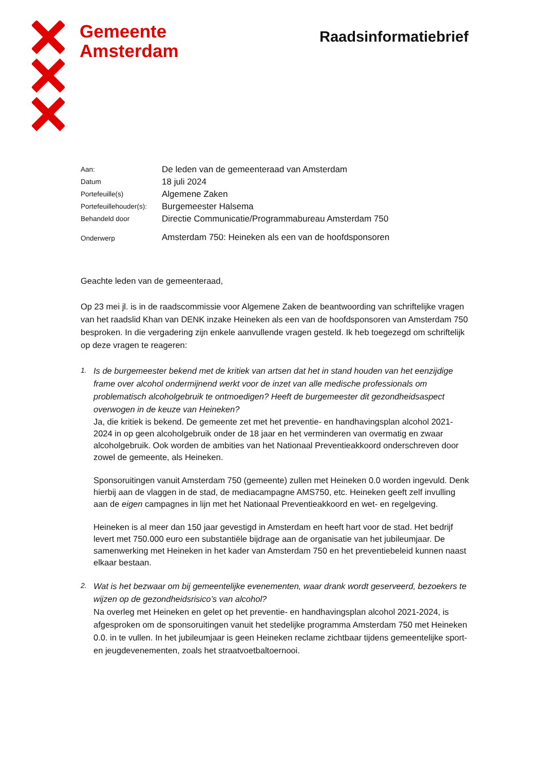Gemeente
Amsterdam
Raadsinformatiebrief
| Aan: | De leden van de gemeenteraad van Amsterdam |
| Datum | 18 juli 2024 |
| Portefeuille(s) | Algemene Zaken |
| Portefeuillehouder(s): | Burgemeester Halsema |
| Behandeld door | Directie Communicatie/Programmabureau Amsterdam 750 |
| Onderwerp | Amsterdam 750: Heineken als een van de hoofdsponsoren |
Geachte leden van de gemeenteraad,
Op 23 mei jl. is in de raadscommissie voor Algemene Zaken de beantwoording van schriftelijke vragen van het raadslid Khan van DENK inzake Heineken als een van de hoofdsponsoren van Amsterdam 750 besproken. In die vergadering zijn enkele aanvullende vragen gesteld. Ik heb toegezegd om schriftelijk op deze vragen te reageren:
1.
Is de burgemeester bekend met de kritiek van artsen dat het in stand houden van het eenzijdige frame over alcohol ondermijnend werkt voor de inzet van alle medische professionals om problematisch alcoholgebruik te ontmoedigen? Heeft de burgemeester dit gezondheidsaspect overwogen in de keuze van Heineken?
Ja, die kritiek is bekend. De gemeente zet met het preventie- en handhavingsplan alcohol 2021-2024 in op geen alcoholgebruik onder de 18 jaar en het verminderen van overmatig en zwaar alcoholgebruik. Ook worden de ambities van het Nationaal Preventieakkoord onderschreven door zowel de gemeente, als Heineken.
Sponsoruitingen vanuit Amsterdam 750 (gemeente) zullen met Heineken 0.0 worden ingevuld. Denk hierbij aan de vlaggen in de stad, de mediacampagne AMS750, etc. Heineken geeft zelf invulling aan de eigen campagnes in lijn met het Nationaal Preventieakkoord en wet- en regelgeving.
Heineken is al meer dan 150 jaar gevestigd in Amsterdam en heeft hart voor de stad. Het bedrijf levert met 750.000 euro een substantiële bijdrage aan de organisatie van het jubileumjaar. De samenwerking met Heineken in het kader van Amsterdam 750 en het preventiebeleid kunnen naast elkaar bestaan.
2.
Wat is het bezwaar om bij gemeentelijke evenementen, waar drank wordt geserveerd, bezoekers te wijzen op de gezondheidsrisico’s van alcohol?
Na overleg met Heineken en gelet op het preventie- en handhavingsplan alcohol 2021-2024, is afgesproken om de sponsoruitingen vanuit het stedelijke programma Amsterdam 750 met Heineken 0.0. in te vullen. In het jubileumjaar is geen Heineken reclame zichtbaar tijdens gemeentelijke sport- en jeugdevenementen, zoals het straatvoetbaltoernooi.